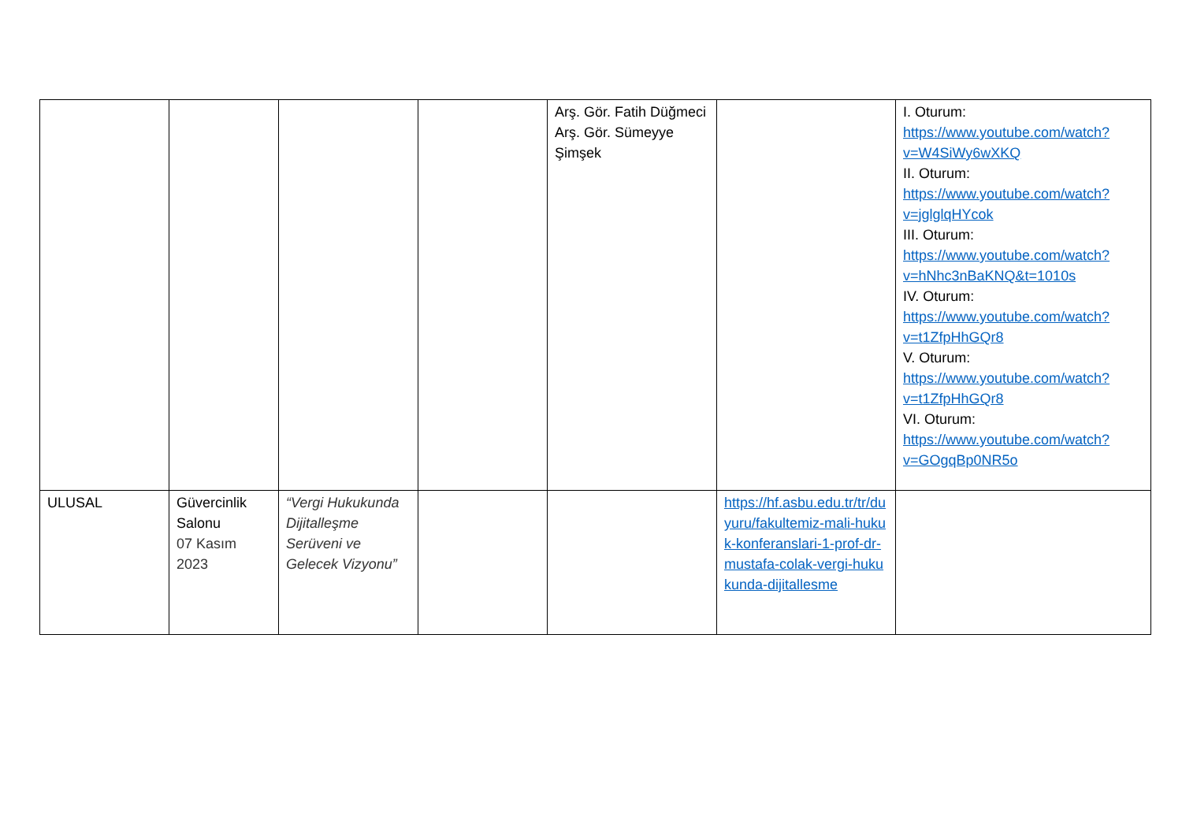| | | | | Arş. Gör. Fatih Düğmeci Arş. Gör. Sümeyye Şimşek | | I. Oturum: https://www.youtube.com/watch?v=W4SiWy6wXKQ II. Oturum: https://www.youtube.com/watch?v=jglglqHYcok III. Oturum: https://www.youtube.com/watch?v=hNhc3nBaKNQ&t=1010s IV. Oturum: https://www.youtube.com/watch?v=t1ZfpHhGQr8 V. Oturum: https://www.youtube.com/watch?v=t1ZfpHhGQr8 VI. Oturum: https://www.youtube.com/watch?v=GOgqBp0NR5o |
| ULUSAL | Güvercinlik Salonu 07 Kasım 2023 | “Vergi Hukukunda Dijitalleşme Serüveni ve Gelecek Vizyonu” | | | https://hf.asbu.edu.tr/tr/duyuru/fakultemiz-mali-hukuk-konferanslari-1-prof-dr-mustafa-colak-vergi-hukukunda-dijitallesme | |